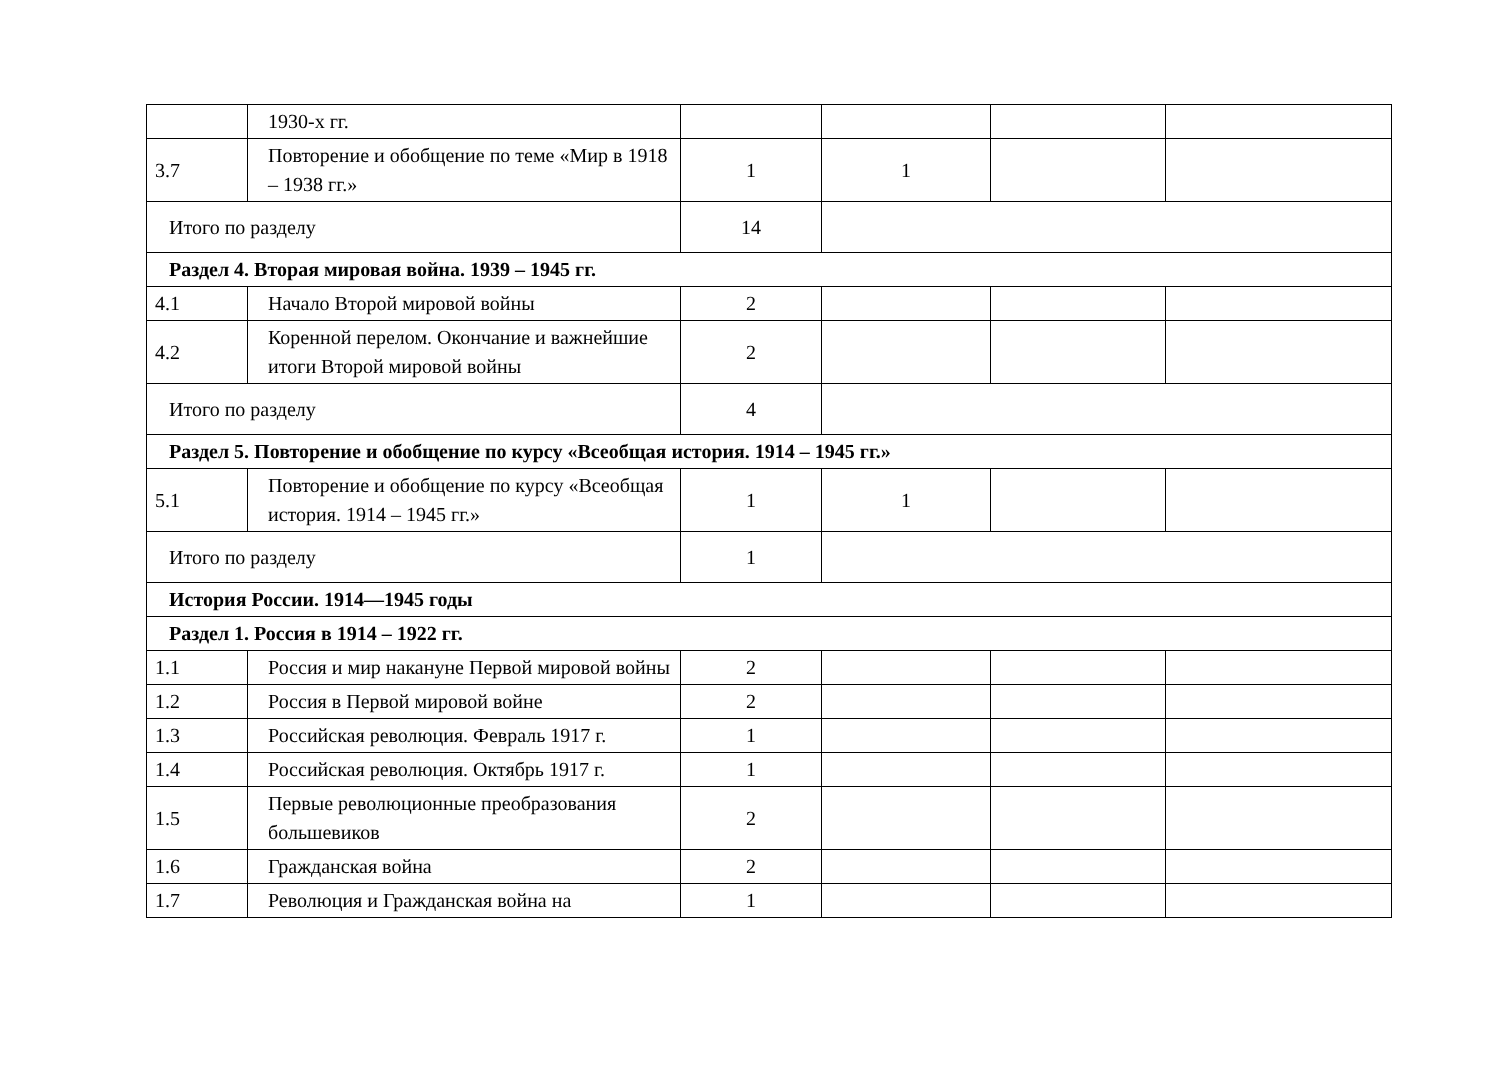| | 1930-х гг. | | | | |
| 3.7 | Повторение и обобщение по теме «Мир в 1918 – 1938 гг.» | 1 | 1 | | |
| Итого по разделу | | 14 | | | |
| Раздел 4. Вторая мировая война. 1939 – 1945 гг. | | | | | |
| 4.1 | Начало Второй мировой войны | 2 | | | |
| 4.2 | Коренной перелом. Окончание и важнейшие итоги Второй мировой войны | 2 | | | |
| Итого по разделу | | 4 | | | |
| Раздел 5. Повторение и обобщение по курсу «Всеобщая история. 1914 – 1945 гг.» | | | | | |
| 5.1 | Повторение и обобщение по курсу «Всеобщая история. 1914 – 1945 гг.» | 1 | 1 | | |
| Итого по разделу | | 1 | | | |
| История России. 1914—1945 годы | | | | | |
| Раздел 1. Россия в 1914 – 1922 гг. | | | | | |
| 1.1 | Россия и мир накануне Первой мировой войны | 2 | | | |
| 1.2 | Россия в Первой мировой войне | 2 | | | |
| 1.3 | Российская революция. Февраль 1917 г. | 1 | | | |
| 1.4 | Российская революция. Октябрь 1917 г. | 1 | | | |
| 1.5 | Первые революционные преобразования большевиков | 2 | | | |
| 1.6 | Гражданская война | 2 | | | |
| 1.7 | Революция и Гражданская война на | 1 | | | |